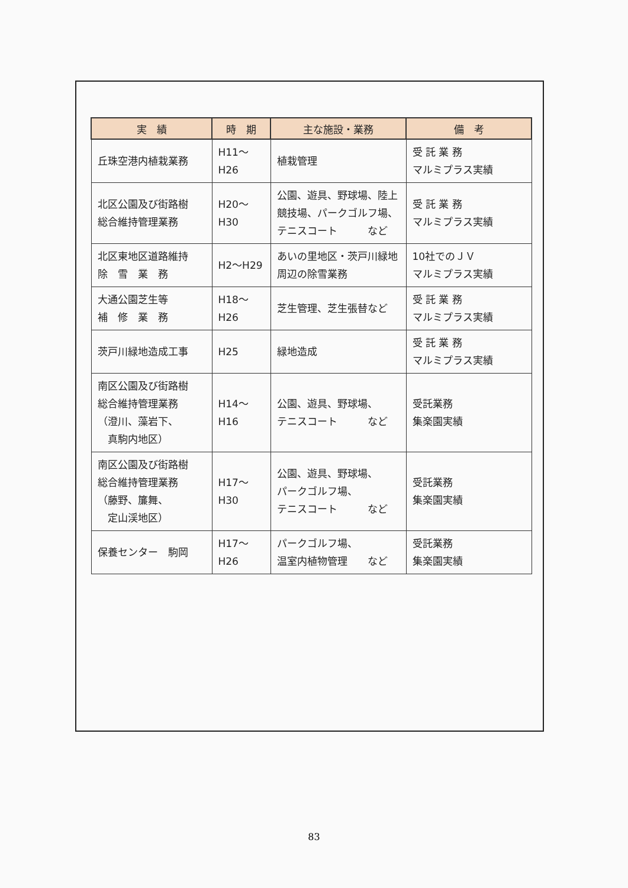| 実 績 | 時 期 | 主な施設・業務 | 備 考 |
| --- | --- | --- | --- |
| 丘珠空港内植栽業務 | H11～H26 | 植栽管理 | 受 託 業 務 マルミプラス実績 |
| 北区公園及び街路樹 総合維持管理業務 | H20～H30 | 公園、遊具、野球場、陸上競技場、パークゴルフ場、テニスコート など | 受 託 業 務 マルミプラス実績 |
| 北区東地区道路維持 除 雪 業 務 | H2～H29 | あいの里地区・茨戸川緑地周辺の除雪業務 | 10社でのＪＶ マルミプラス実績 |
| 大通公園芝生等 補 修 業 務 | H18～H26 | 芝生管理、芝生張替など | 受 託 業 務 マルミプラス実績 |
| 茨戸川緑地造成工事 | H25 | 緑地造成 | 受 託 業 務 マルミプラス実績 |
| 南区公園及び街路樹 総合維持管理業務 （澄川、藻岩下、 真駒内地区） | H14～H16 | 公園、遊具、野球場、 テニスコート など | 受託業務 集楽園実績 |
| 南区公園及び街路樹 総合維持管理業務 （藤野、簾舞、 定山渓地区） | H17～H30 | 公園、遊具、野球場、 パークゴルフ場、 テニスコート など | 受託業務 集楽園実績 |
| 保養センター 駒岡 | H17～H26 | パークゴルフ場、 温室内植物管理 など | 受託業務 集楽園実績 |
83